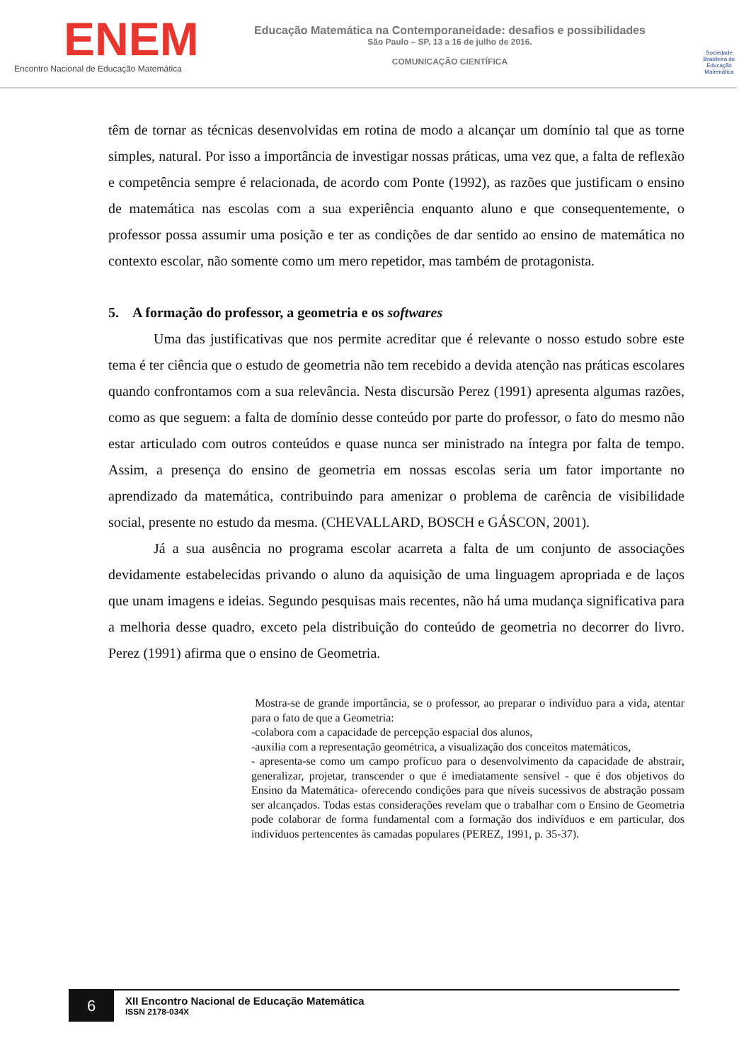ENEM
Encontro Nacional de Educação Matemática
Educação Matemática na Contemporaneidade: desafios e possibilidades
São Paulo – SP, 13 a 16 de julho de 2016.
COMUNICAÇÃO CIENTÍFICA
Sociedade Brasileira de Educação Matemática
têm de tornar as técnicas desenvolvidas em rotina de modo a alcançar um domínio tal que as torne simples, natural. Por isso a importância de investigar nossas práticas, uma vez que, a falta de reflexão e competência sempre é relacionada, de acordo com Ponte (1992), as razões que justificam o ensino de matemática nas escolas com a sua experiência enquanto aluno e que consequentemente, o professor possa assumir uma posição e ter as condições de dar sentido ao ensino de matemática no contexto escolar, não somente como um mero repetidor, mas também de protagonista.
5. A formação do professor, a geometria e os softwares
Uma das justificativas que nos permite acreditar que é relevante o nosso estudo sobre este tema é ter ciência que o estudo de geometria não tem recebido a devida atenção nas práticas escolares quando confrontamos com a sua relevância. Nesta discursão Perez (1991) apresenta algumas razões, como as que seguem: a falta de domínio desse conteúdo por parte do professor, o fato do mesmo não estar articulado com outros conteúdos e quase nunca ser ministrado na íntegra por falta de tempo. Assim, a presença do ensino de geometria em nossas escolas seria um fator importante no aprendizado da matemática, contribuindo para amenizar o problema de carência de visibilidade social, presente no estudo da mesma. (CHEVALLARD, BOSCH e GÁSCON, 2001).
Já a sua ausência no programa escolar acarreta a falta de um conjunto de associações devidamente estabelecidas privando o aluno da aquisição de uma linguagem apropriada e de laços que unam imagens e ideias. Segundo pesquisas mais recentes, não há uma mudança significativa para a melhoria desse quadro, exceto pela distribuição do conteúdo de geometria no decorrer do livro. Perez (1991) afirma que o ensino de Geometria.
Mostra-se de grande importância, se o professor, ao preparar o indivíduo para a vida, atentar para o fato de que a Geometria:
-colabora com a capacidade de percepção espacial dos alunos,
-auxilia com a representação geométrica, a visualização dos conceitos matemáticos,
- apresenta-se como um campo profícuo para o desenvolvimento da capacidade de abstrair, generalizar, projetar, transcender o que é imediatamente sensível - que é dos objetivos do Ensino da Matemática- oferecendo condições para que níveis sucessivos de abstração possam ser alcançados. Todas estas considerações revelam que o trabalhar com o Ensino de Geometria pode colaborar de forma fundamental com a formação dos indivíduos e em particular, dos indivíduos pertencentes às camadas populares (PEREZ, 1991, p. 35-37).
6
XII Encontro Nacional de Educação Matemática
ISSN 2178-034X